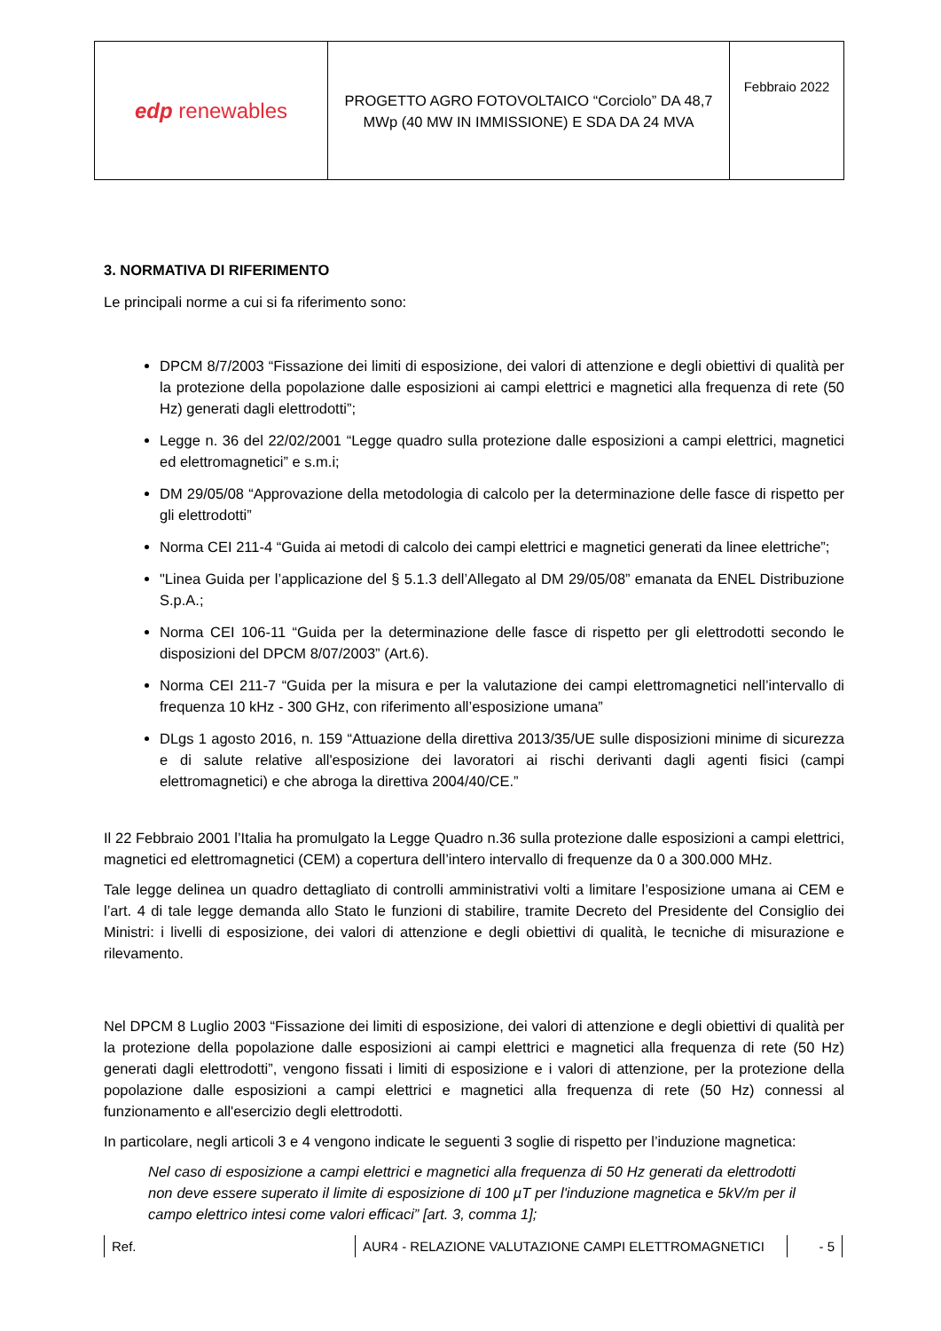| edp renewables | PROGETTO AGRO FOTOVOLTAICO “Corciolo” DA 48,7 MWp (40 MW IN IMMISSIONE) E SDA DA 24 MVA | Febbraio 2022 |
3. NORMATIVA DI RIFERIMENTO
Le principali norme a cui si fa riferimento sono:
DPCM 8/7/2003 “Fissazione dei limiti di esposizione, dei valori di attenzione e degli obiettivi di qualità per la protezione della popolazione dalle esposizioni ai campi elettrici e magnetici alla frequenza di rete (50 Hz) generati dagli elettrodotti”;
Legge n. 36 del 22/02/2001 “Legge quadro sulla protezione dalle esposizioni a campi elettrici, magnetici ed elettromagnetici” e s.m.i;
DM 29/05/08 “Approvazione della metodologia di calcolo per la determinazione delle fasce di rispetto per gli elettrodotti”
Norma CEI 211-4 “Guida ai metodi di calcolo dei campi elettrici e magnetici generati da linee elettriche”;
"Linea Guida per l’applicazione del § 5.1.3 dell’Allegato al DM 29/05/08” emanata da ENEL Distribuzione S.p.A.;
Norma CEI 106-11 “Guida per la determinazione delle fasce di rispetto per gli elettrodotti secondo le disposizioni del DPCM 8/07/2003” (Art.6).
Norma CEI 211-7 “Guida per la misura e per la valutazione dei campi elettromagnetici nell’intervallo di frequenza 10 kHz - 300 GHz, con riferimento all’esposizione umana”
DLgs 1 agosto 2016, n. 159 “Attuazione della direttiva 2013/35/UE sulle disposizioni minime di sicurezza e di salute relative all'esposizione dei lavoratori ai rischi derivanti dagli agenti fisici (campi elettromagnetici) e che abroga la direttiva 2004/40/CE.”
Il 22 Febbraio 2001 l’Italia ha promulgato la Legge Quadro n.36 sulla protezione dalle esposizioni a campi elettrici, magnetici ed elettromagnetici (CEM) a copertura dell’intero intervallo di frequenze da 0 a 300.000 MHz.
Tale legge delinea un quadro dettagliato di controlli amministrativi volti a limitare l’esposizione umana ai CEM e l’art. 4 di tale legge demanda allo Stato le funzioni di stabilire, tramite Decreto del Presidente del Consiglio dei Ministri: i livelli di esposizione, dei valori di attenzione e degli obiettivi di qualità, le tecniche di misurazione e rilevamento.
Nel DPCM 8 Luglio 2003 “Fissazione dei limiti di esposizione, dei valori di attenzione e degli obiettivi di qualità per la protezione della popolazione dalle esposizioni ai campi elettrici e magnetici alla frequenza di rete (50 Hz) generati dagli elettrodotti”, vengono fissati i limiti di esposizione e i valori di attenzione, per la protezione della popolazione dalle esposizioni a campi elettrici e magnetici alla frequenza di rete (50 Hz) connessi al funzionamento e all'esercizio degli elettrodotti.
In particolare, negli articoli 3 e 4 vengono indicate le seguenti 3 soglie di rispetto per l’induzione magnetica:
Nel caso di esposizione a campi elettrici e magnetici alla frequenza di 50 Hz generati da elettrodotti non deve essere superato il limite di esposizione di 100 µT per l'induzione magnetica e 5kV/m per il campo elettrico intesi come valori efficaci” [art. 3, comma 1];
Ref. AUR4 - RELAZIONE VALUTAZIONE CAMPI ELETTROMAGNETICI - 5